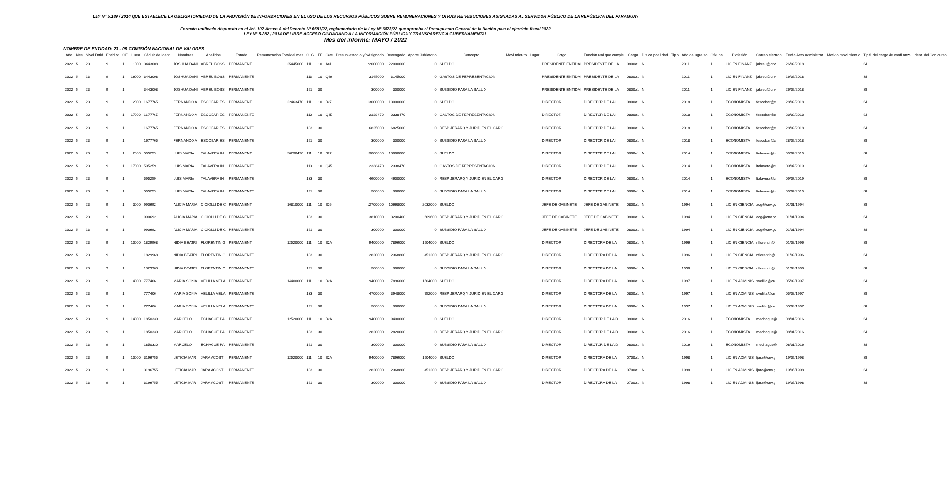LEY N° 5.189 / 2014 QUE ESTABLECE LA OBLIGATORIEDAD DE LA PROVISIÓN DE INFORMACIONES EN EL USO DE LOS RECURSOS PÚBLICOS SOBRE REMUNERACIONES Y OTRAS RETRIBUCIONES ASIGNADAS AL SERVIDOR PÚBLICO DE LA REPÚBLICA DEL PARAGUAY
Formato unificado dispuesto en el Art. 107 Anexo A del Decreto Nº 6581/22, reglamentario de la Ley Nº 6873/22 que aprueba el Presupuesto General de la Nación para el ejercicio fiscal 2022
LEY N° 5.282 / 2014 DE LIBRE ACCESO CIUDADANO A LA INFORMACIÓN PÚBLICA Y TRANSPARENCIA GUBERNAMENTAL
Mes del Informe: MAYO / 2022
NOMBRE DE ENTIDAD: 23 - 09 COMISIÓN NACIONAL DE VALORES
| Año | Mes | Nivel Entid | Entid ad | OE | Linea | Cédula de Ident. | Nombres | Apellidos | Estado | Remuneración Total del mes | O. G. | FF | Cate | Presupuestad o y/o Asignado | Devengado | Aporte Jubilatorio | Concepto | Movi mien to | Lugar | Cargo | Función real que cumple | Carga | Dis ca pac i dad | Tip o | Año de ingre so | Ofici na | Profesión | Correo electron. | Fecha Acto Administrat. | Motiv o movi mient o | Tipifi. del cargo de confi anza | Ident. del Con curso |
| --- | --- | --- | --- | --- | --- | --- | --- | --- | --- | --- | --- | --- | --- | --- | --- | --- | --- | --- | --- | --- | --- | --- | --- | --- | --- | --- | --- | --- | --- | --- | --- | --- |
| 2022 | 5 | 23 | 9 | 1 | 1000 | 3443008 | JOSHUA DANI | ABREU BOSS | PERMANENTI | 25445000 | 111 | 10 | A81 | 22000000 | 22000000 | 0 | SUELDO | | | PRESIDENTE ENTIDAI | PRESIDENTE DE LA | 0800a1 | N | | 2011 | 1 | LIC EN FINANZ | jabreu@cnv | 26/09/2018 | | SI | |
| 2022 | 5 | 23 | 9 | 1 | 16000 | 3443008 | JOSHUA DANI | ABREU BOSS | PERMANENTE | | 113 | 10 | Q49 | 3145000 | 3145000 | 0 | GASTOS DE REPRESENTACION | | | PRESIDENTE ENTIDAI | PRESIDENTE DE LA | 0800a1 | N | | 2011 | 1 | LIC EN FINANZ | jabreu@cnv | 26/09/2018 | | SI | |
| 2022 | 5 | 23 | 9 | 1 | | 3443008 | JOSHUA DANI | ABREU BOSS | PERMANENTE | | 191 | 30 | | 300000 | 300000 | 0 | SUBSIDIO PARA LA SALUD | | | PRESIDENTE ENTIDAI | PRESIDENTE DE LA | 0800a1 | N | | 2011 | 1 | LIC EN FINANZ | jabreu@cnv | 26/09/2018 | | SI | |
| 2022 | 5 | 23 | 9 | 1 | 2000 | 1677765 | FERNANDO A | ESCOBAR ES | PERMANENTI | 22463470 | 111 | 10 | B27 | 13000000 | 13000000 | 0 | SUELDO | | | DIRECTOR | DIRECTOR DE LA I | 0800a1 | N | | 2018 | 1 | ECONOMISTA | fescobar@c | 28/09/2018 | | SI | |
| 2022 | 5 | 23 | 9 | 1 | 17000 | 1677765 | FERNANDO A | ESCOBAR ES | PERMANENTE | | 113 | 10 | Q45 | 2338470 | 2338470 | 0 | GASTOS DE REPRESENTACION | | | DIRECTOR | DIRECTOR DE LA I | 0800a1 | N | | 2018 | 1 | ECONOMISTA | fescobar@c | 28/09/2018 | | SI | |
| 2022 | 5 | 23 | 9 | 1 | | 1677765 | FERNANDO A | ESCOBAR ES | PERMANENTE | | 133 | 30 | | 6825000 | 6825000 | 0 | RESP JERARQ Y JURID EN EL CARG | | | DIRECTOR | DIRECTOR DE LA I | 0800a1 | N | | 2018 | 1 | ECONOMISTA | fescobar@c | 28/09/2018 | | SI | |
| 2022 | 5 | 23 | 9 | 1 | | 1677765 | FERNANDO A | ESCOBAR ES | PERMANENTE | | 191 | 30 | | 300000 | 300000 | 0 | SUBSIDIO PARA LA SALUD | | | DIRECTOR | DIRECTOR DE LA I | 0800a1 | N | | 2018 | 1 | ECONOMISTA | fescobar@c | 28/09/2018 | | SI | |
| 2022 | 5 | 23 | 9 | 1 | 2000 | 595259 | LUIS MARIA | TALAVERA IN | PERMANENTI | 20238470 | 111 | 10 | B27 | 13000000 | 13000000 | 0 | SUELDO | | | DIRECTOR | DIRECTOR DE LA I | 0800a1 | N | | 2014 | 1 | ECONOMISTA | ltalavera@c | 09/07/2019 | | SI | |
| 2022 | 5 | 23 | 9 | 1 | 17000 | 595259 | LUIS MARIA | TALAVERA IN | PERMANENTE | | 113 | 10 | Q45 | 2338470 | 2338470 | 0 | GASTOS DE REPRESENTACION | | | DIRECTOR | DIRECTOR DE LA I | 0800a1 | N | | 2014 | 1 | ECONOMISTA | ltalavera@c | 09/07/2019 | | SI | |
| 2022 | 5 | 23 | 9 | 1 | | 595259 | LUIS MARIA | TALAVERA IN | PERMANENTE | | 133 | 30 | | 4600000 | 4600000 | 0 | RESP JERARQ Y JURID EN EL CARG | | | DIRECTOR | DIRECTOR DE LA I | 0800a1 | N | | 2014 | 1 | ECONOMISTA | ltalavera@c | 09/07/2019 | | SI | |
| 2022 | 5 | 23 | 9 | 1 | | 595259 | LUIS MARIA | TALAVERA IN | PERMANENTE | | 191 | 30 | | 300000 | 300000 | 0 | SUBSIDIO PARA LA SALUD | | | DIRECTOR | DIRECTOR DE LA I | 0800a1 | N | | 2014 | 1 | ECONOMISTA | ltalavera@c | 09/07/2019 | | SI | |
| 2022 | 5 | 23 | 9 | 1 | 3000 | 990692 | ALICIA MARIA | CICIOLLI DE C | PERMANENTI | 16810000 | 111 | 10 | B36 | 12700000 | 10668000 | 2032000 | SUELDO | | | JEFE DE GABINETE | JEFE DE GABINETE | 0800a1 | N | | 1994 | 1 | LIC EN CIENCIA | acg@cnv.gc | 01/01/1994 | | SI | |
| 2022 | 5 | 23 | 9 | 1 | | 990692 | ALICIA MARIA | CICIOLLI DE C | PERMANENTE | | 133 | 30 | | 3810000 | 3200400 | 609600 | RESP JERARQ Y JURID EN EL CARG | | | JEFE DE GABINETE | JEFE DE GABINETE | 0800a1 | N | | 1994 | 1 | LIC EN CIENCIA | acg@cnv.gc | 01/01/1994 | | SI | |
| 2022 | 5 | 23 | 9 | 1 | | 990692 | ALICIA MARIA | CICIOLLI DE C | PERMANENTE | | 191 | 30 | | 300000 | 300000 | 0 | SUBSIDIO PARA LA SALUD | | | JEFE DE GABINETE | JEFE DE GABINETE | 0800a1 | N | | 1994 | 1 | LIC EN CIENCIA | acg@cnv.gc | 01/01/1994 | | SI | |
| 2022 | 5 | 23 | 9 | 1 | 10000 | 1829968 | NIDIA BEATRI | FLORENTIN G | PERMANENTI | 12520000 | 111 | 10 | B2A | 9400000 | 7896000 | 1504000 | SUELDO | | | DIRECTOR | DIRECTORA DE LA | 0800a1 | N | | 1996 | 1 | LIC EN CIENCIA | nflorentin@ | 01/02/1996 | | SI | |
| 2022 | 5 | 23 | 9 | 1 | | 1829968 | NIDIA BEATRI | FLORENTIN G | PERMANENTE | | 133 | 30 | | 2820000 | 2368800 | 451200 | RESP JERARQ Y JURID EN EL CARG | | | DIRECTOR | DIRECTORA DE LA | 0800a1 | N | | 1996 | 1 | LIC EN CIENCIA | nflorentin@ | 01/02/1996 | | SI | |
| 2022 | 5 | 23 | 9 | 1 | | 1829968 | NIDIA BEATRI | FLORENTIN G | PERMANENTE | | 191 | 30 | | 300000 | 300000 | 0 | SUBSIDIO PARA LA SALUD | | | DIRECTOR | DIRECTORA DE LA | 0800a1 | N | | 1996 | 1 | LIC EN CIENCIA | nflorentin@ | 01/02/1996 | | SI | |
| 2022 | 5 | 23 | 9 | 1 | 4000 | 777406 | MARIA SONIA | VELILLA VELA | PERMANENTI | 14400000 | 111 | 10 | B2A | 9400000 | 7896000 | 1504000 | SUELDO | | | DIRECTOR | DIRECTORA DE LA | 0800a1 | N | | 1997 | 1 | LIC EN ADMINIS | svelilla@cn | 05/02/1997 | | SI | |
| 2022 | 5 | 23 | 9 | 1 | | 777406 | MARIA SONIA | VELILLA VELA | PERMANENTE | | 133 | 30 | | 4700000 | 3948000 | 752000 | RESP JERARQ Y JURID EN EL CARG | | | DIRECTOR | DIRECTORA DE LA | 0800a1 | N | | 1997 | 1 | LIC EN ADMINIS | svelilla@cn | 05/02/1997 | | SI | |
| 2022 | 5 | 23 | 9 | 1 | | 777406 | MARIA SONIA | VELILLA VELA | PERMANENTE | | 191 | 30 | | 300000 | 300000 | 0 | SUBSIDIO PARA LA SALUD | | | DIRECTOR | DIRECTORA DE LA | 0800a1 | N | | 1997 | 1 | LIC EN ADMINIS | svelilla@cn | 05/02/1997 | | SI | |
| 2022 | 5 | 23 | 9 | 1 | 14000 | 1850330 | MARCELO | ECHAGUE PA | PERMANENTI | 12520000 | 111 | 10 | B2A | 9400000 | 9400000 | 0 | SUELDO | | | DIRECTOR | DIRECTOR DE LA D | 0800a1 | N | | 2016 | 1 | ECONOMISTA | mechague@ | 08/01/2016 | | SI | |
| 2022 | 5 | 23 | 9 | 1 | | 1850330 | MARCELO | ECHAGUE PA | PERMANENTE | | 133 | 30 | | 2820000 | 2820000 | 0 | RESP JERARQ Y JURID EN EL CARG | | | DIRECTOR | DIRECTOR DE LA D | 0800a1 | N | | 2016 | 1 | ECONOMISTA | mechague@ | 08/01/2016 | | SI | |
| 2022 | 5 | 23 | 9 | 1 | | 1850330 | MARCELO | ECHAGUE PA | PERMANENTE | | 191 | 30 | | 300000 | 300000 | 0 | SUBSIDIO PARA LA SALUD | | | DIRECTOR | DIRECTOR DE LA D | 0800a1 | N | | 2016 | 1 | ECONOMISTA | mechague@ | 08/01/2016 | | SI | |
| 2022 | 5 | 23 | 9 | 1 | 10000 | 3196755 | LETICIA MAR | JARA ACOST | PERMANENTI | 12520000 | 111 | 10 | B2A | 9400000 | 7896000 | 1504000 | SUELDO | | | DIRECTOR | DIRECTORA DE LA | 0700a1 | N | | 1998 | 1 | LIC EN ADMINIS | ljara@cnv.g | 19/05/1998 | | SI | |
| 2022 | 5 | 23 | 9 | 1 | | 3196755 | LETICIA MAR | JARA ACOST | PERMANENTE | | 133 | 30 | | 2820000 | 2368800 | 451200 | RESP JERARQ Y JURID EN EL CARG | | | DIRECTOR | DIRECTORA DE LA | 0700a1 | N | | 1998 | 1 | LIC EN ADMINIS | ljara@cnv.g | 19/05/1998 | | SI | |
| 2022 | 5 | 23 | 9 | 1 | | 3196755 | LETICIA MAR | JARA ACOST | PERMANENTE | | 191 | 30 | | 300000 | 300000 | 0 | SUBSIDIO PARA LA SALUD | | | DIRECTOR | DIRECTORA DE LA | 0700a1 | N | | 1998 | 1 | LIC EN ADMINIS | ljara@cnv.g | 19/05/1998 | | SI | |